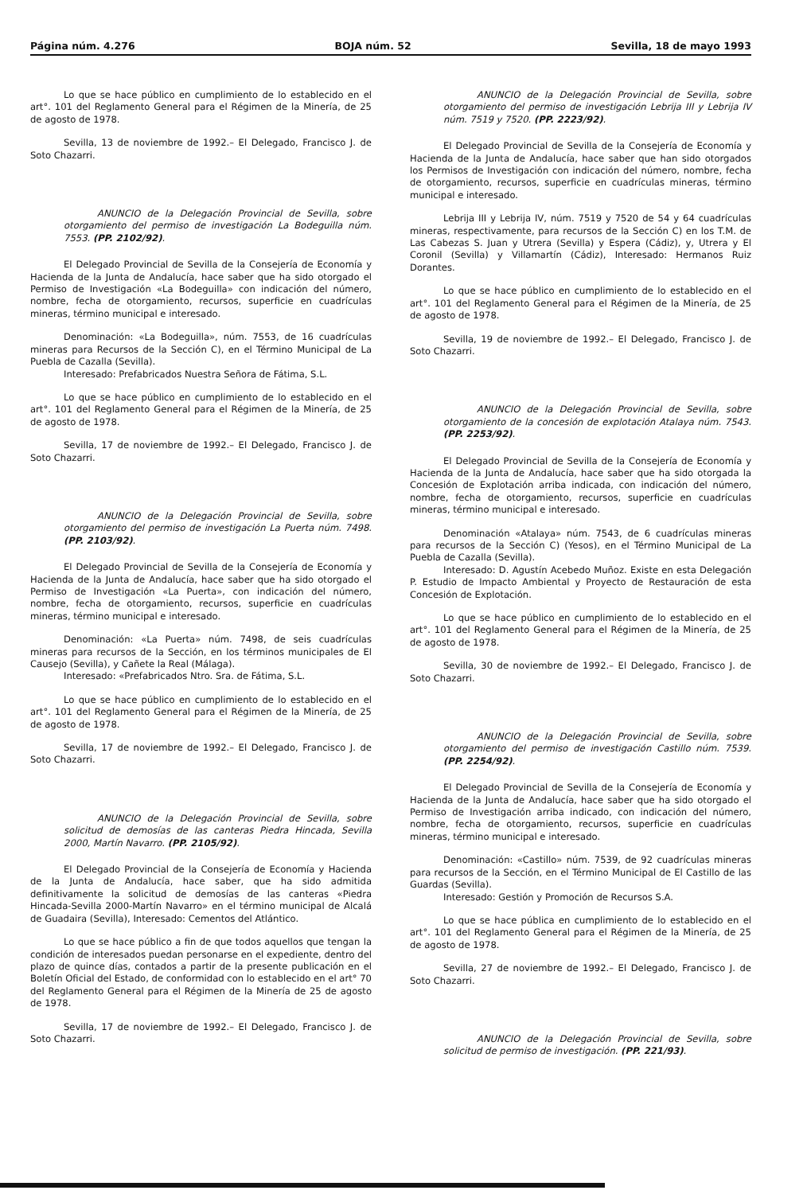Página núm. 4.276 BOJA núm. 52 Sevilla, 18 de mayo 1993
Lo que se hace público en cumplimiento de lo establecido en el art°. 101 del Reglamento General para el Régimen de la Minería, de 25 de agosto de 1978.
Sevilla, 13 de noviembre de 1992.– El Delegado, Francisco J. de Soto Chazarri.
ANUNCIO de la Delegación Provincial de Sevilla, sobre otorgamiento del permiso de investigación La Bodeguilla núm. 7553. (PP. 2102/92).
El Delegado Provincial de Sevilla de la Consejería de Economía y Hacienda de la Junta de Andalucía, hace saber que ha sido otorgado el Permiso de Investigación «La Bodeguilla» con indicación del número, nombre, fecha de otorgamiento, recursos, superficie en cuadrículas mineras, término municipal e interesado.
Denominación: «La Bodeguilla», núm. 7553, de 16 cuadrículas mineras para Recursos de la Sección C), en el Término Municipal de La Puebla de Cazalla (Sevilla).
Interesado: Prefabricados Nuestra Señora de Fátima, S.L.
Lo que se hace público en cumplimiento de lo establecido en el art°. 101 del Reglamento General para el Régimen de la Minería, de 25 de agosto de 1978.
Sevilla, 17 de noviembre de 1992.– El Delegado, Francisco J. de Soto Chazarri.
ANUNCIO de la Delegación Provincial de Sevilla, sobre otorgamiento del permiso de investigación La Puerta núm. 7498. (PP. 2103/92).
El Delegado Provincial de Sevilla de la Consejería de Economía y Hacienda de la Junta de Andalucía, hace saber que ha sido otorgado el Permiso de Investigación «La Puerta», con indicación del número, nombre, fecha de otorgamiento, recursos, superficie en cuadrículas mineras, término municipal e interesado.
Denominación: «La Puerta» núm. 7498, de seis cuadrículas mineras para recursos de la Sección, en los términos municipales de El Causejo (Sevilla), y Cañete la Real (Málaga).
Interesado: «Prefabricados Ntro. Sra. de Fátima, S.L.
Lo que se hace público en cumplimiento de lo establecido en el art°. 101 del Reglamento General para el Régimen de la Minería, de 25 de agosto de 1978.
Sevilla, 17 de noviembre de 1992.– El Delegado, Francisco J. de Soto Chazarri.
ANUNCIO de la Delegación Provincial de Sevilla, sobre solicitud de demosías de las canteras Piedra Hincada, Sevilla 2000, Martín Navarro. (PP. 2105/92).
El Delegado Provincial de la Consejería de Economía y Hacienda de la Junta de Andalucía, hace saber, que ha sido admitida definitivamente la solicitud de demosías de las canteras «Piedra Hincada-Sevilla 2000-Martín Navarro» en el término municipal de Alcalá de Guadaira (Sevilla), Interesado: Cementos del Atlántico.
Lo que se hace público a fin de que todos aquellos que tengan la condición de interesados puedan personarse en el expediente, dentro del plazo de quince días, contados a partir de la presente publicación en el Boletín Oficial del Estado, de conformidad con lo establecido en el art° 70 del Reglamento General para el Régimen de la Minería de 25 de agosto de 1978.
Sevilla, 17 de noviembre de 1992.– El Delegado, Francisco J. de Soto Chazarri.
ANUNCIO de la Delegación Provincial de Sevilla, sobre otorgamiento del permiso de investigación Lebrija III y Lebrija IV núm. 7519 y 7520. (PP. 2223/92).
El Delegado Provincial de Sevilla de la Consejería de Economía y Hacienda de la Junta de Andalucía, hace saber que han sido otorgados los Permisos de Investigación con indicación del número, nombre, fecha de otorgamiento, recursos, superficie en cuadrículas mineras, término municipal e interesado.
Lebrija III y Lebrija IV, núm. 7519 y 7520 de 54 y 64 cuadrículas mineras, respectivamente, para recursos de la Sección C) en los T.M. de Las Cabezas S. Juan y Utrera (Sevilla) y Espera (Cádiz), y, Utrera y El Coronil (Sevilla) y Villamartín (Cádiz), Interesado: Hermanos Ruiz Dorantes.
Lo que se hace público en cumplimiento de lo establecido en el art°. 101 del Reglamento General para el Régimen de la Minería, de 25 de agosto de 1978.
Sevilla, 19 de noviembre de 1992.– El Delegado, Francisco J. de Soto Chazarri.
ANUNCIO de la Delegación Provincial de Sevilla, sobre otorgamiento de la concesión de explotación Atalaya núm. 7543. (PP. 2253/92).
El Delegado Provincial de Sevilla de la Consejería de Economía y Hacienda de la Junta de Andalucía, hace saber que ha sido otorgada la Concesión de Explotación arriba indicada, con indicación del número, nombre, fecha de otorgamiento, recursos, superficie en cuadrículas mineras, término municipal e interesado.
Denominación «Atalaya» núm. 7543, de 6 cuadrículas mineras para recursos de la Sección C) (Yesos), en el Término Municipal de La Puebla de Cazalla (Sevilla).
Interesado: D. Agustín Acebedo Muñoz. Existe en esta Delegación P. Estudio de Impacto Ambiental y Proyecto de Restauración de esta Concesión de Explotación.
Lo que se hace público en cumplimiento de lo establecido en el art°. 101 del Reglamento General para el Régimen de la Minería, de 25 de agosto de 1978.
Sevilla, 30 de noviembre de 1992.– El Delegado, Francisco J. de Soto Chazarri.
ANUNCIO de la Delegación Provincial de Sevilla, sobre otorgamiento del permiso de investigación Castillo núm. 7539. (PP. 2254/92).
El Delegado Provincial de Sevilla de la Consejería de Economía y Hacienda de la Junta de Andalucía, hace saber que ha sido otorgado el Permiso de Investigación arriba indicado, con indicación del número, nombre, fecha de otorgamiento, recursos, superficie en cuadrículas mineras, término municipal e interesado.
Denominación: «Castillo» núm. 7539, de 92 cuadrículas mineras para recursos de la Sección, en el Término Municipal de El Castillo de las Guardas (Sevilla).
Interesado: Gestión y Promoción de Recursos S.A.
Lo que se hace pública en cumplimiento de lo establecido en el art°. 101 del Reglamento General para el Régimen de la Minería, de 25 de agosto de 1978.
Sevilla, 27 de noviembre de 1992.– El Delegado, Francisco J. de Soto Chazarri.
ANUNCIO de la Delegación Provincial de Sevilla, sobre solicitud de permiso de investigación. (PP. 221/93).